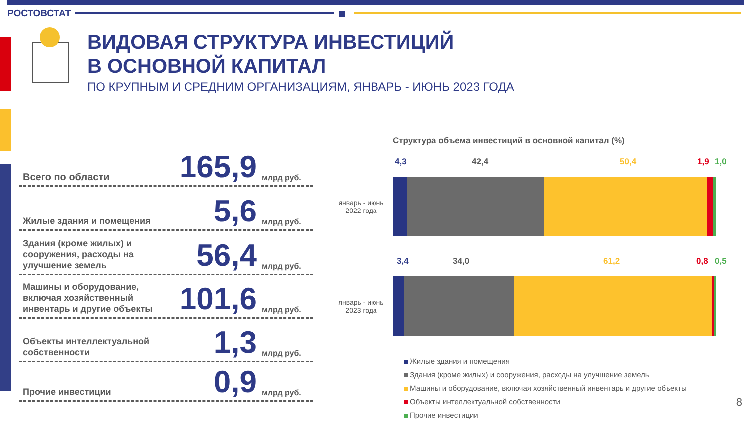РОСТОВСТАТ
ВИДОВАЯ СТРУКТУРА ИНВЕСТИЦИЙ
В ОСНОВНОЙ КАПИТАЛ
ПО КРУПНЫМ И СРЕДНИМ ОРГАНИЗАЦИЯМ, ЯНВАРЬ - ИЮНЬ 2023 ГОДА
Всего по области
165,9
млрд руб.
Жилые здания и помещения
5,6
млрд руб.
Здания (кроме жилых) и сооружения, расходы на улучшение земель
56,4
млрд руб.
Машины и оборудование, включая хозяйственный инвентарь и другие объекты
101,6
млрд руб.
Объекты интеллектуальной собственности
1,3
млрд руб.
Прочие инвестиции
0,9
млрд руб.
Структура объема инвестиций в основной капитал (%)
4,3 42,4 50,4 1,9 1,0
январь - июнь
2022 года
3,4 34,0 61,2 0,8 0,5
январь - июнь
2023 года
Жилые здания и помещения
Здания (кроме жилых) и сооружения, расходы на улучшение земель
Машины и оборудование, включая хозяйственный инвентарь и другие объекты
Объекты интеллектуальной собственности
Прочие инвестиции
8